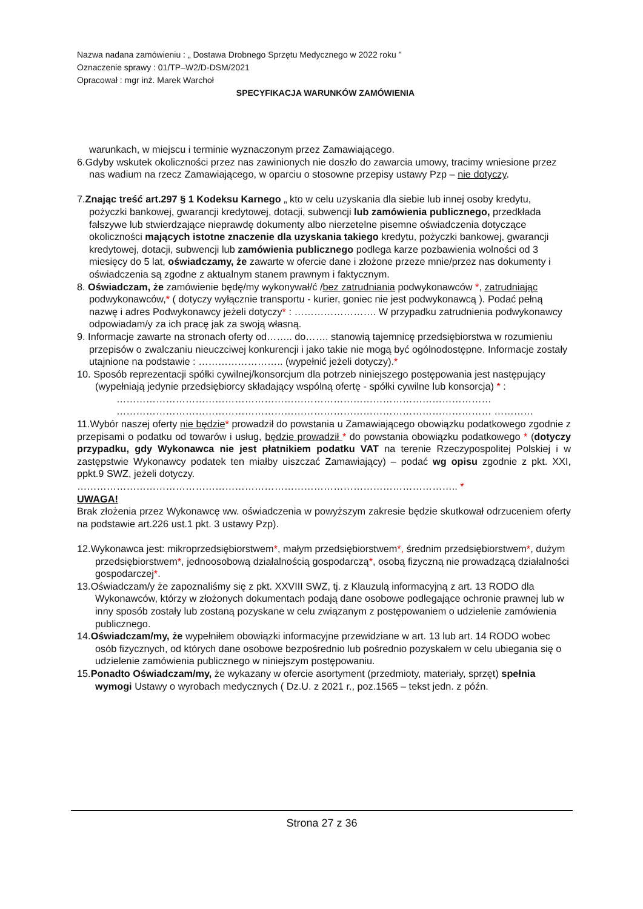Nazwa nadana zamówieniu : „ Dostawa Drobnego Sprzętu Medycznego w 2022 roku ”
Oznaczenie sprawy : 01/TP–W2/D-DSM/2021
Opracował : mgr inż. Marek Warchoł
SPECYFIKACJA WARUNKÓW ZAMÓWIENIA
warunkach, w miejscu i terminie wyznaczonym przez Zamawiającego.
6.Gdyby wskutek okoliczności przez nas zawinionych nie doszło do zawarcia umowy, tracimy wniesione przez nas wadium na rzecz Zamawiającego, w oparciu o stosowne przepisy ustawy Pzp – nie dotyczy.
7.Znając treść art.297 § 1 Kodeksu Karnego „ kto w celu uzyskania dla siebie lub innej osoby kredytu, pożyczki bankowej, gwarancji kredytowej, dotacji, subwencji lub zamówienia publicznego, przedkłada fałszywe lub stwierdzające nieprawdę dokumenty albo nierzetelne pisemne oświadczenia dotyczące okoliczności mających istotne znaczenie dla uzyskania takiego kredytu, pożyczki bankowej, gwarancji kredytowej, dotacji, subwencji lub zamówienia publicznego podlega karze pozbawienia wolności od 3 miesięcy do 5 lat, oświadczamy, że zawarte w ofercie dane i złożone przeze mnie/przez nas dokumenty i oświadczenia są zgodne z aktualnym stanem prawnym i faktycznym.
8. Oświadczam, że zamówienie będę/my wykonywał/ć /bez zatrudniania podwykonawców *, zatrudniając podwykonawców,* ( dotyczy wyłącznie transportu - kurier, goniec nie jest podwykonawcą ). Podać pełną nazwę i adres Podwykonawcy jeżeli dotyczy* : ……………………. W przypadku zatrudnienia podwykonawcy odpowiadam/y za ich pracę jak za swoją własną.
9. Informacje zawarte na stronach oferty od…….. do……. stanowią tajemnicę przedsiębiorstwa w rozumieniu przepisów o zwalczaniu nieuczciwej konkurencji i jako takie nie mogą być ogólnodostępne. Informacje zostały utajnione na podstawie : …………………….. (wypełnić jeżeli dotyczy).*
10. Sposób reprezentacji spółki cywilnej/konsorcjum dla potrzeb niniejszego postępowania jest następujący (wypełniają jedynie przedsiębiorcy składający wspólną ofertę - spółki cywilne lub konsorcja) * :
…………………………………………………………………………………………………… …………………………………………………………………………………………………… …………
11.Wybór naszej oferty nie będzie* prowadził do powstania u Zamawiającego obowiązku podatkowego zgodnie z przepisami o podatku od towarów i usług, będzie prowadził * do powstania obowiązku podatkowego * (dotyczy przypadku, gdy Wykonawca nie jest płatnikiem podatku VAT na terenie Rzeczypospolitej Polskiej i w zastępstwie Wykonawcy podatek ten miałby uiszczać Zamawiający) – podać wg opisu zgodnie z pkt. XXI, ppkt.9 SWZ, jeżeli dotyczy.
…………………………………………………………………………………………………….. *
UWAGA!
Brak złożenia przez Wykonawcę ww. oświadczenia w powyższym zakresie będzie skutkował odrzuceniem oferty na podstawie art.226 ust.1 pkt. 3 ustawy Pzp).
12.Wykonawca jest: mikroprzedsiębiorstwem*, małym przedsiębiorstwem*, średnim przedsiębiorstwem*, dużym przedsiębiorstwem*, jednoosobową działalnością gospodarczą*, osobą fizyczną nie prowadzącą działalności gospodarczej*.
13.Oświadczam/y że zapoznaliśmy się z pkt. XXVIII SWZ, tj. z Klauzulą informacyjną z art. 13 RODO dla Wykonawców, którzy w złożonych dokumentach podają dane osobowe podlegające ochronie prawnej lub w inny sposób zostały lub zostaną pozyskane w celu związanym z postępowaniem o udzielenie zamówienia publicznego.
14.Oświadczam/my, że wypełniłem obowiązki informacyjne przewidziane w art. 13 lub art. 14 RODO wobec osób fizycznych, od których dane osobowe bezpośrednio lub pośrednio pozyskałem w celu ubiegania się o udzielenie zamówienia publicznego w niniejszym postępowaniu.
15.Ponadto Oświadczam/my, że wykazany w ofercie asortyment (przedmioty, materiały, sprzęt) spełnia wymogi Ustawy o wyrobach medycznych ( Dz.U. z 2021 r., poz.1565 – tekst jedn. z późn.
Strona 27 z 36